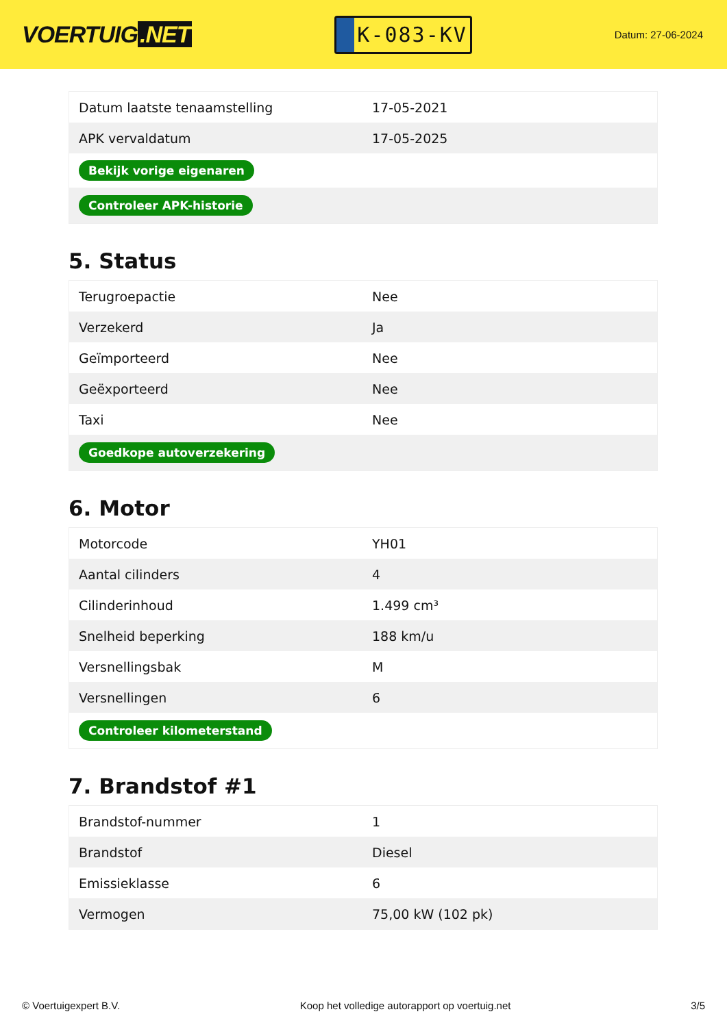VOERTUIG.NET
K-083-KV
Datum: 27-06-2024
| Datum laatste tenaamstelling | 17-05-2021 |
| APK vervaldatum | 17-05-2025 |
| Bekijk vorige eigenaren | |
| Controleer APK-historie | |
5. Status
| Terugroepactie | Nee |
| Verzekerd | Ja |
| Geïmporteerd | Nee |
| Geëxporteerd | Nee |
| Taxi | Nee |
| Goedkope autoverzekering | |
6. Motor
| Motorcode | YH01 |
| Aantal cilinders | 4 |
| Cilinderinhoud | 1.499 cm³ |
| Snelheid beperking | 188 km/u |
| Versnellingsbak | M |
| Versnellingen | 6 |
| Controleer kilometerstand | |
7. Brandstof #1
| Brandstof-nummer | 1 |
| Brandstof | Diesel |
| Emissieklasse | 6 |
| Vermogen | 75,00 kW (102 pk) |
© Voertuigexpert B.V. Koop het volledige autorapport op voertuig.net 3/5